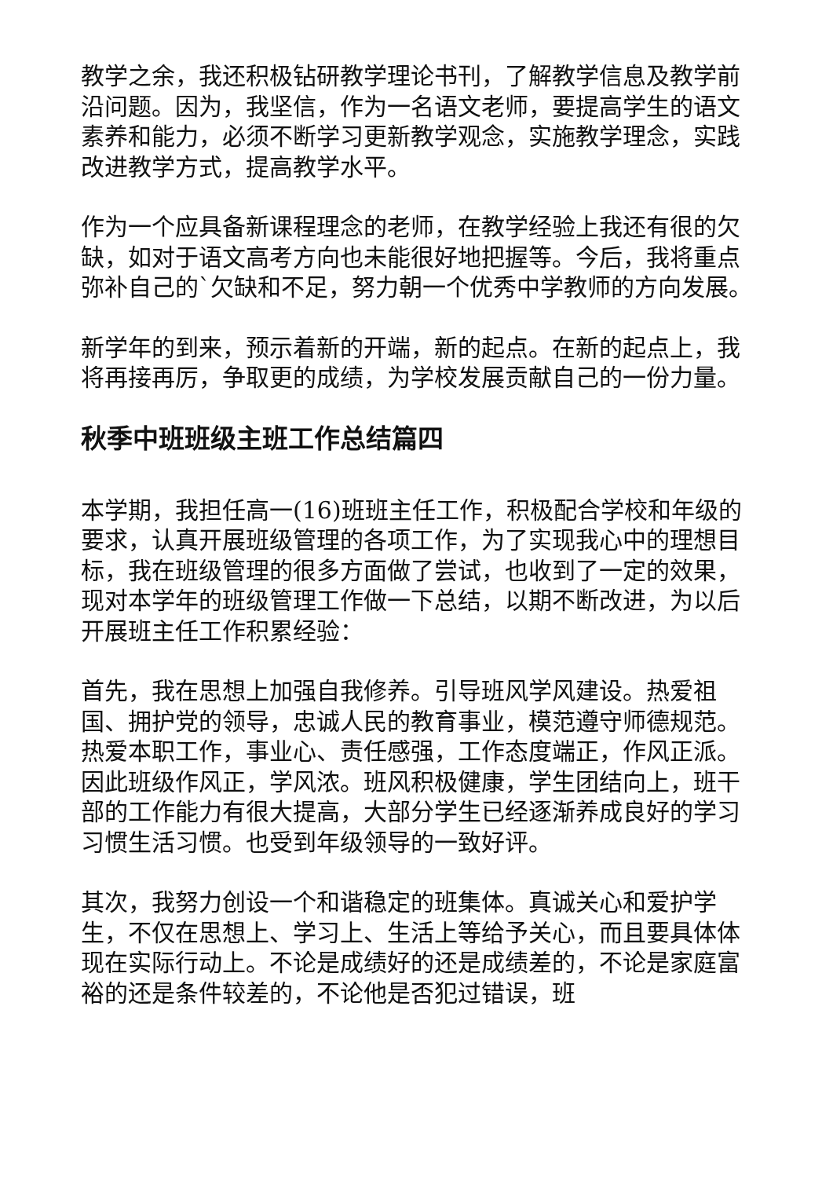教学之余，我还积极钻研教学理论书刊，了解教学信息及教学前沿问题。因为，我坚信，作为一名语文老师，要提高学生的语文素养和能力，必须不断学习更新教学观念，实施教学理念，实践改进教学方式，提高教学水平。
作为一个应具备新课程理念的老师，在教学经验上我还有很的欠缺，如对于语文高考方向也未能很好地把握等。今后，我将重点弥补自己的`欠缺和不足，努力朝一个优秀中学教师的方向发展。
新学年的到来，预示着新的开端，新的起点。在新的起点上，我将再接再厉，争取更的成绩，为学校发展贡献自己的一份力量。
秋季中班班级主班工作总结篇四
本学期，我担任高一(16)班班主任工作，积极配合学校和年级的要求，认真开展班级管理的各项工作，为了实现我心中的理想目标，我在班级管理的很多方面做了尝试，也收到了一定的效果，现对本学年的班级管理工作做一下总结，以期不断改进，为以后开展班主任工作积累经验：
首先，我在思想上加强自我修养。引导班风学风建设。热爱祖国、拥护党的领导，忠诚人民的教育事业，模范遵守师德规范。热爱本职工作，事业心、责任感强，工作态度端正，作风正派。因此班级作风正，学风浓。班风积极健康，学生团结向上，班干部的工作能力有很大提高，大部分学生已经逐渐养成良好的学习习惯生活习惯。也受到年级领导的一致好评。
其次，我努力创设一个和谐稳定的班集体。真诚关心和爱护学生，不仅在思想上、学习上、生活上等给予关心，而且要具体体现在实际行动上。不论是成绩好的还是成绩差的，不论是家庭富裕的还是条件较差的，不论他是否犯过错误，班